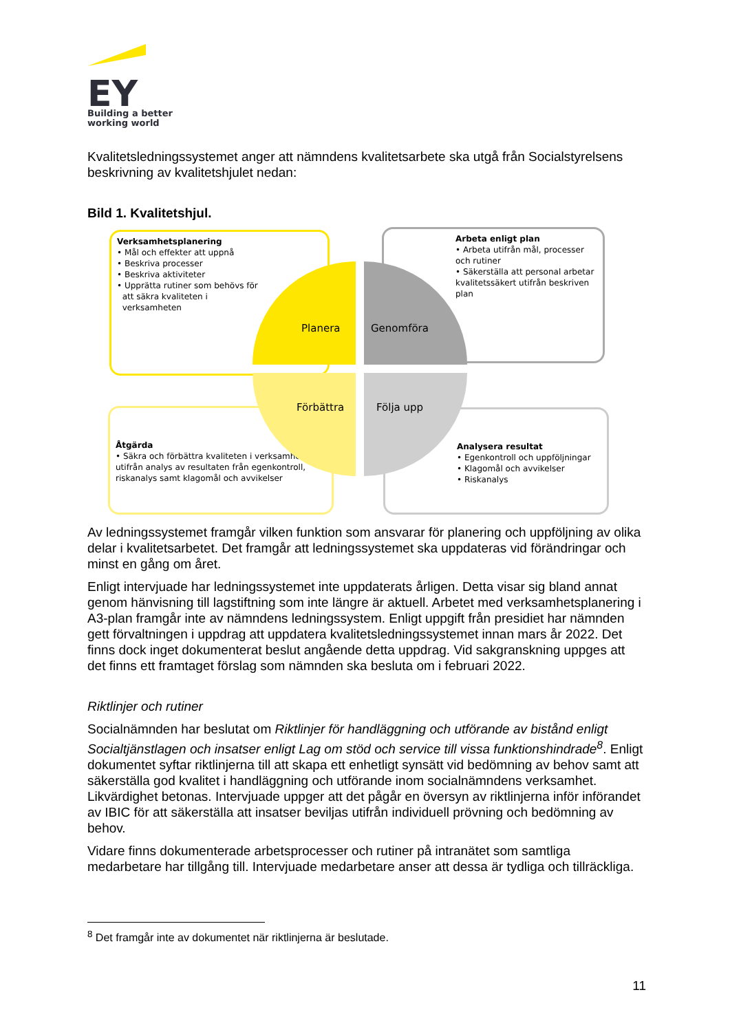EY
Building a better
working world
Kvalitetsledningssystemet anger att nämndens kvalitetsarbete ska utgå från Socialstyrelsens beskrivning av kvalitetshjulet nedan:
Bild 1. Kvalitetshjul.
Verksamhetsplanering
• Mål och effekter att uppnå
• Beskriva processer
• Beskriva aktiviteter
• Upprätta rutiner som behövs för
att säkra kvaliteten i
verksamheten
Arbeta enligt plan
• Arbeta utifrån mål, processer och rutiner
• Säkerställa att personal arbetar kvalitetssäkert utifrån beskriven plan
Åtgärda
• Säkra och förbättra kvaliteten i verksamheten, utifrån analys av resultaten från egenkontroll, riskanalys samt klagomål och avvikelser
Analysera resultat
• Egenkontroll och uppföljningar
• Klagomål och avvikelser
• Riskanalys
Planera Genomföra
Förbättra Följa upp
Av ledningssystemet framgår vilken funktion som ansvarar för planering och uppföljning av olika delar i kvalitetsarbetet. Det framgår att ledningssystemet ska uppdateras vid förändringar och minst en gång om året.
Enligt intervjuade har ledningssystemet inte uppdaterats årligen. Detta visar sig bland annat genom hänvisning till lagstiftning som inte längre är aktuell. Arbetet med verksamhetsplanering i A3-plan framgår inte av nämndens ledningssystem. Enligt uppgift från presidiet har nämnden gett förvaltningen i uppdrag att uppdatera kvalitetsledningssystemet innan mars år 2022. Det finns dock inget dokumenterat beslut angående detta uppdrag. Vid sakgranskning uppges att det finns ett framtaget förslag som nämnden ska besluta om i februari 2022.
Riktlinjer och rutiner
Socialnämnden har beslutat om Riktlinjer för handläggning och utförande av bistånd enligt Socialtjänstlagen och insatser enligt Lag om stöd och service till vissa funktionshindrade<sup>8</sup>. Enligt dokumentet syftar riktlinjerna till att skapa ett enhetligt synsätt vid bedömning av behov samt att säkerställa god kvalitet i handläggning och utförande inom socialnämndens verksamhet. Likvärdighet betonas. Intervjuade uppger att det pågår en översyn av riktlinjerna inför införandet av IBIC för att säkerställa att insatser beviljas utifrån individuell prövning och bedömning av behov.
Vidare finns dokumenterade arbetsprocesser och rutiner på intranätet som samtliga medarbetare har tillgång till. Intervjuade medarbetare anser att dessa är tydliga och tillräckliga.
<sup>8</sup> Det framgår inte av dokumentet när riktlinjerna är beslutade.
11